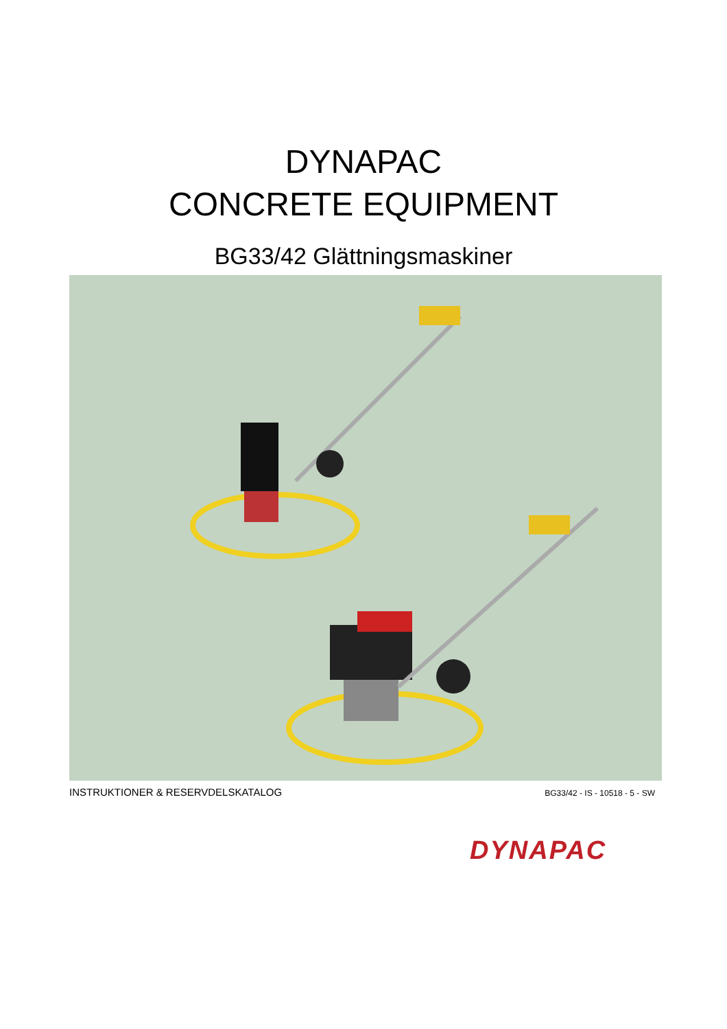DYNAPAC
CONCRETE EQUIPMENT
BG33/42 Glättningsmaskiner
INSTRUKTIONER & RESERVDELSKATALOG BG33/42 - IS - 10518 - 5 - SW
DYNAPAC